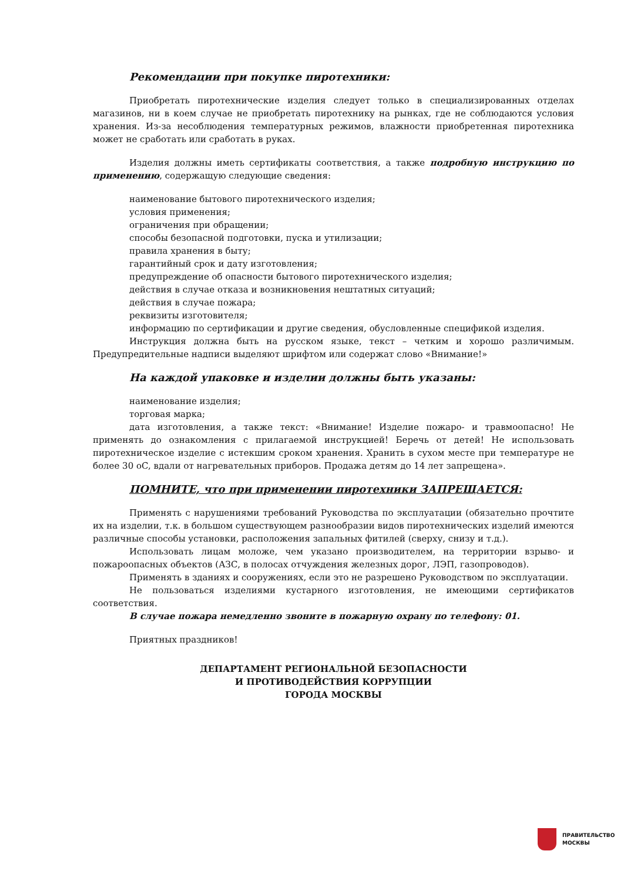Рекомендации при покупке пиротехники:
Приобретать пиротехнические изделия следует только в специализированных отделах магазинов, ни в коем случае не приобретать пиротехнику на рынках, где не соблюдаются условия хранения. Из-за несоблюдения температурных режимов, влажности приобретенная пиротехника может не сработать или сработать в руках.
Изделия должны иметь сертификаты соответствия, а также подробную инструкцию по применению, содержащую следующие сведения:
наименование бытового пиротехнического изделия;
условия применения;
ограничения при обращении;
способы безопасной подготовки, пуска и утилизации;
правила хранения в быту;
гарантийный срок и дату изготовления;
предупреждение об опасности бытового пиротехнического изделия;
действия в случае отказа и возникновения нештатных ситуаций;
действия в случае пожара;
реквизиты изготовителя;
информацию по сертификации и другие сведения, обусловленные спецификой изделия.
Инструкция должна быть на русском языке, текст – четким и хорошо различимым. Предупредительные надписи выделяют шрифтом или содержат слово «Внимание!»
На каждой упаковке и изделии должны быть указаны:
наименование изделия;
торговая марка;
дата изготовления, а также текст: «Внимание! Изделие пожаро- и травмоопасно! Не применять до ознакомления с прилагаемой инструкцией! Беречь от детей! Не использовать пиротехническое изделие с истекшим сроком хранения. Хранить в сухом месте при температуре не более 30 oC, вдали от нагревательных приборов. Продажа детям до 14 лет запрещена».
ПОМНИТЕ, что при применении пиротехники ЗАПРЕЩАЕТСЯ:
Применять с нарушениями требований Руководства по эксплуатации (обязательно прочтите их на изделии, т.к. в большом существующем разнообразии видов пиротехнических изделий имеются различные способы установки, расположения запальных фитилей (сверху, снизу и т.д.).
Использовать лицам моложе, чем указано производителем, на территории взрыво- и пожароопасных объектов (АЗС, в полосах отчуждения железных дорог, ЛЭП, газопроводов).
Применять в зданиях и сооружениях, если это не разрешено Руководством по эксплуатации.
Не пользоваться изделиями кустарного изготовления, не имеющими сертификатов соответствия.
В случае пожара немедленно звоните в пожарную охрану по телефону: 01.
Приятных праздников!
ДЕПАРТАМЕНТ РЕГИОНАЛЬНОЙ БЕЗОПАСНОСТИ
И ПРОТИВОДЕЙСТВИЯ КОРРУПЦИИ
ГОРОДА МОСКВЫ
ПРАВИТЕЛЬСТВО
МОСКВЫ